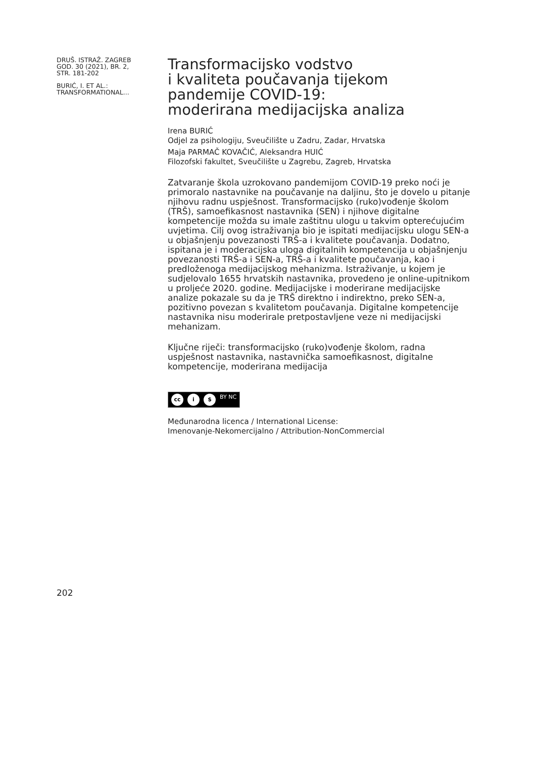DRUŠ. ISTRAŽ. ZAGREB
GOD. 30 (2021), BR. 2,
STR. 181-202
BURIĆ, I. ET AL.:
TRANSFORMATIONAL...
Transformacijsko vodstvo
i kvaliteta poučavanja tijekom
pandemije COVID-19:
moderirana medijacijska analiza
Irena BURIĆ
Odjel za psihologiju, Sveučilište u Zadru, Zadar, Hrvatska
Maja PARMAČ KOVAČIĆ, Aleksandra HUIĆ
Filozofski fakultet, Sveučilište u Zagrebu, Zagreb, Hrvatska
Zatvaranje škola uzrokovano pandemijom COVID-19 preko noći je primoralo nastavnike na poučavanje na daljinu, što je dovelo u pitanje njihovu radnu uspješnost. Transformacijsko (ruko)vođenje školom (TRŠ), samoefikasnost nastavnika (SEN) i njihove digitalne kompetencije možda su imale zaštitnu ulogu u takvim opterećujućim uvjetima. Cilj ovog istraživanja bio je ispitati medijacijsku ulogu SEN-a u objašnjenju povezanosti TRŠ-a i kvalitete poučavanja. Dodatno, ispitana je i moderacijska uloga digitalnih kompetencija u objašnjenju povezanosti TRŠ-a i SEN-a, TRŠ-a i kvalitete poučavanja, kao i predloženoga medijacijskog mehanizma. Istraživanje, u kojem je sudjelovalo 1655 hrvatskih nastavnika, provedeno je online-upitnikom u proljeće 2020. godine. Medijacijske i moderirane medijacijske analize pokazale su da je TRŠ direktno i indirektno, preko SEN-a, pozitivno povezan s kvalitetom poučavanja. Digitalne kompetencije nastavnika nisu moderirale pretpostavljene veze ni medijacijski mehanizam.
Ključne riječi: transformacijsko (ruko)vođenje školom, radna uspješnost nastavnika, nastavnička samoefikasnost, digitalne kompetencije, moderirana medijacija
cc i $ BY NC
Međunarodna licenca / International License:
Imenovanje-Nekomercijalno / Attribution-NonCommercial
202